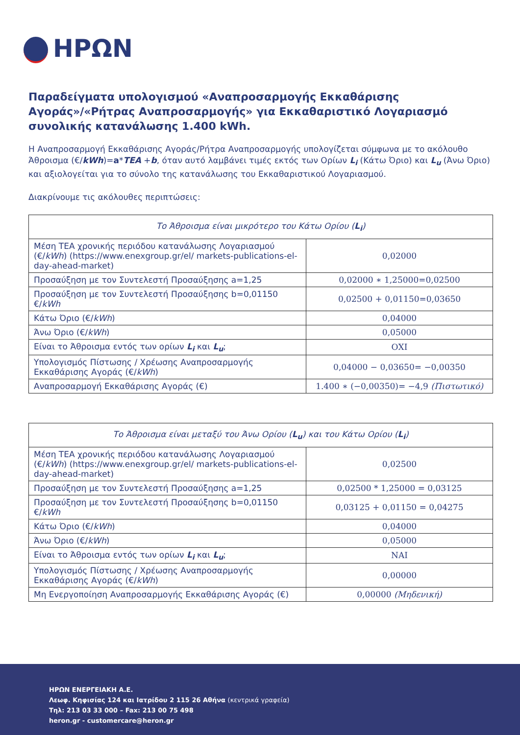ΗΡΩΝ
Παραδείγματα υπολογισμού «Αναπροσαρμογής Εκκαθάρισης Αγοράς»/«Ρήτρας Αναπροσαρμογής» για Εκκαθαριστικό Λογαριασμό συνολικής κατανάλωσης 1.400 kWh.
Η Αναπροσαρμογή Εκκαθάρισης Αγοράς/Ρήτρα Αναπροσαρμογής υπολογίζεται σύμφωνα με το ακόλουθο Άθροισμα (€/kWh)=a*TEA +b, όταν αυτό λαμβάνει τιμές εκτός των Ορίων L<sub>i</sub> (Κάτω Όριο) και L<sub>u</sub> (Άνω Όριο) και αξιολογείται για το σύνολο της κατανάλωσης του Εκκαθαριστικού Λογαριασμού.
Διακρίνουμε τις ακόλουθες περιπτώσεις:
| Το Άθροισμα είναι μικρότερο του Κάτω Ορίου ( L<sub>i</sub> ) | |
| --- | --- |
| Μέση ΤΕΑ χρονικής περιόδου κατανάλωσης Λογαριασμού (€/ kWh ) ( https://www.enexgroup.gr/el/ markets-publications-el-day-ahead-market ) | 0,02000 |
| Προσαύξηση με τον Συντελεστή Προσαύξησης a=1,25 | 0,02000 ∗ 1,25000=0,02500 |
| Προσαύξηση με τον Συντελεστή Προσαύξησης b=0,01150 €/ kWh | 0,02500 + 0,01150=0,03650 |
| Κάτω Όριο (€/ kWh ) | 0,04000 |
| Άνω Όριο (€/ kWh ) | 0,05000 |
| Είναι το Άθροισμα εντός των ορίων L<sub>i</sub> και L<sub>u</sub> ; | ΟΧΙ |
| Υπολογισμός Πίστωσης / Χρέωσης Αναπροσαρμογής Εκκαθάρισης Αγοράς (€/ kWh ) | 0,04000 − 0,03650= −0,00350 |
| Αναπροσαρμογή Εκκαθάρισης Αγοράς (€) | 1.400 ∗ (−0,00350)= −4,9 (Πιστωτικό) |
| Το Άθροισμα είναι μεταξύ του Άνω Ορίου ( L<sub>u</sub> ) και του Κάτω Ορίου ( L<sub>i</sub> ) | |
| --- | --- |
| Μέση ΤΕΑ χρονικής περιόδου κατανάλωσης Λογαριασμού (€/ kWh ) ( https://www.enexgroup.gr/el/ markets-publications-el-day-ahead-market ) | 0,02500 |
| Προσαύξηση με τον Συντελεστή Προσαύξησης a=1,25 | 0,02500 * 1,25000 = 0,03125 |
| Προσαύξηση με τον Συντελεστή Προσαύξησης b=0,01150 €/ kWh | 0,03125 + 0,01150 = 0,04275 |
| Κάτω Όριο (€/ kWh ) | 0,04000 |
| Άνω Όριο (€/ kWh ) | 0,05000 |
| Είναι το Άθροισμα εντός των ορίων L<sub>i</sub> και L<sub>u</sub> ; | ΝΑΙ |
| Υπολογισμός Πίστωσης / Χρέωσης Αναπροσαρμογής Εκκαθάρισης Αγοράς (€/ kWh ) | 0,00000 |
| Μη Ενεργοποίηση Αναπροσαρμογής Εκκαθάρισης Αγοράς (€) | 0,00000 (Μηδενική) |
ΗΡΩΝ ΕΝΕΡΓΕΙΑΚΗ Α.Ε.
Λεωφ. Κηφισίας 124 και Ιατρίδου 2 115 26 Αθήνα (κεντρικά γραφεία)
Τηλ: 213 03 33 000 – Fax: 213 00 75 498
heron.gr - customercare@heron.gr